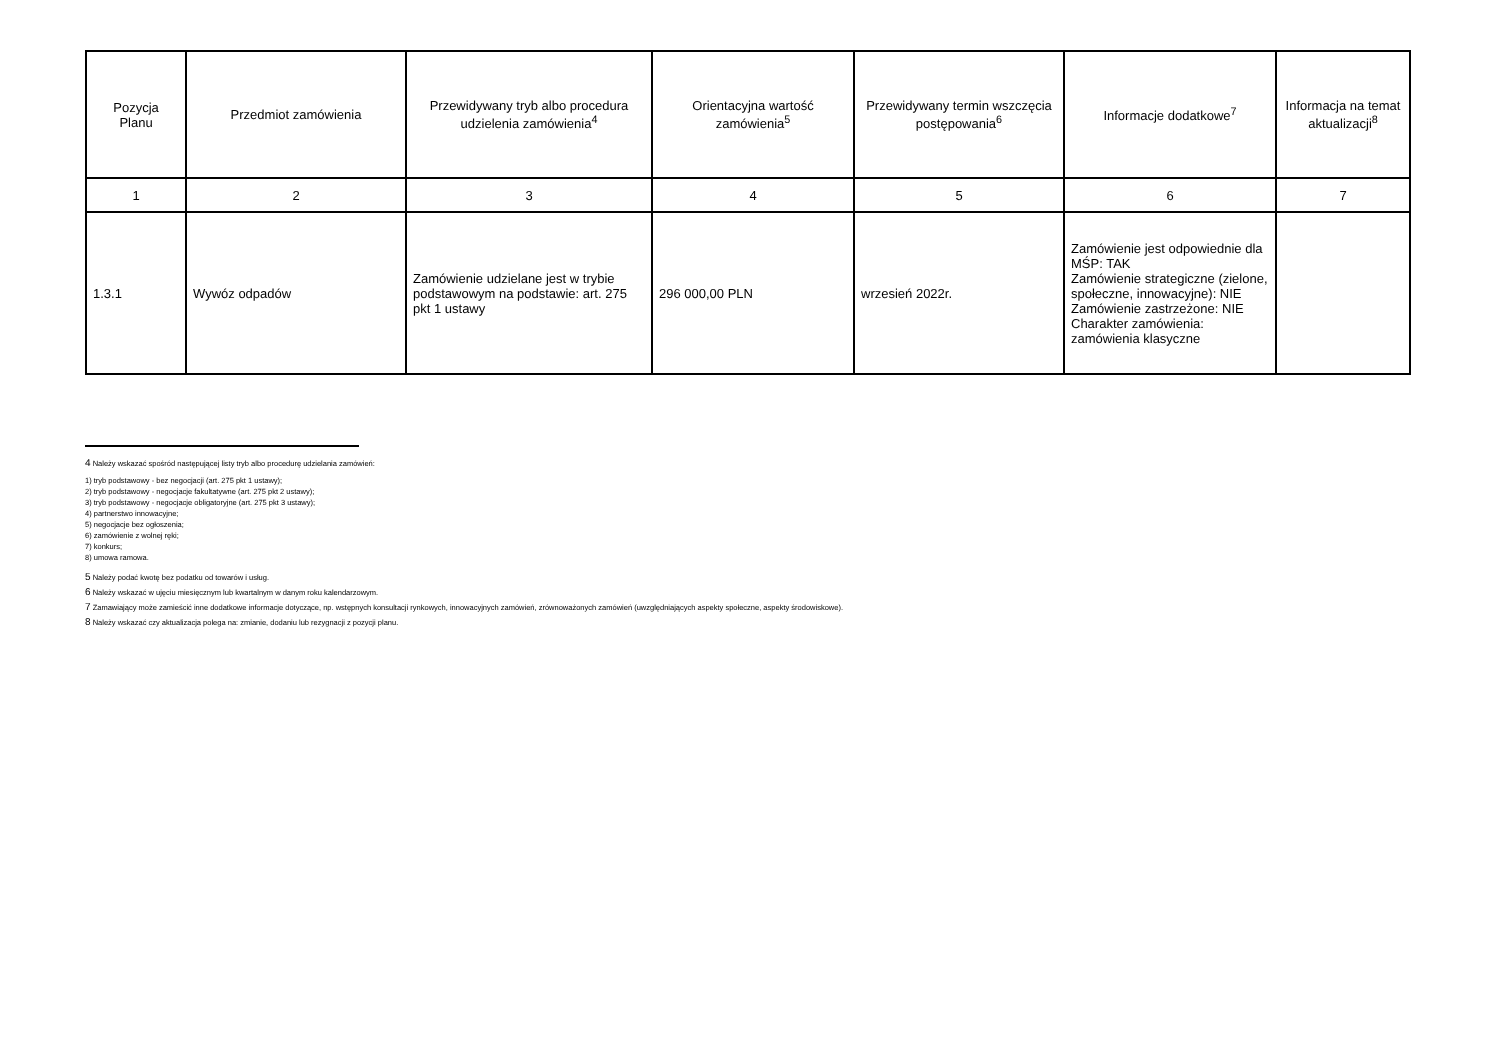| Pozycja Planu | Przedmiot zamówienia | Przewidywany tryb albo procedura udzielenia zamówienia<sup>4</sup> | Orientacyjna wartość zamówienia<sup>5</sup> | Przewidywany termin wszczęcia postępowania<sup>6</sup> | Informacje dodatkowe<sup>7</sup> | Informacja na temat aktualizacji<sup>8</sup> |
| --- | --- | --- | --- | --- | --- | --- |
| 1 | 2 | 3 | 4 | 5 | 6 | 7 |
| 1.3.1 | Wywóz odpadów | Zamówienie udzielane jest w trybie podstawowym na podstawie: art. 275 pkt 1 ustawy | 296 000,00 PLN | wrzesień 2022r. | Zamówienie jest odpowiednie dla MŚP: TAK Zamówienie strategiczne (zielone, społeczne, innowacyjne): NIE Zamówienie zastrzeżone: NIE Charakter zamówienia: zamówienia klasyczne | |
4 Należy wskazać spośród następującej listy tryb albo procedurę udzielania zamówień:
1) tryb podstawowy - bez negocjacji (art. 275 pkt 1 ustawy);
2) tryb podstawowy - negocjacje fakultatywne (art. 275 pkt 2 ustawy);
3) tryb podstawowy - negocjacje obligatoryjne (art. 275 pkt 3 ustawy);
4) partnerstwo innowacyjne;
5) negocjacje bez ogłoszenia;
6) zamówienie z wolnej ręki;
7) konkurs;
8) umowa ramowa.
5 Należy podać kwotę bez podatku od towarów i usług.
6 Należy wskazać w ujęciu miesięcznym lub kwartalnym w danym roku kalendarzowym.
7 Zamawiający może zamieścić inne dodatkowe informacje dotyczące, np. wstępnych konsultacji rynkowych, innowacyjnych zamówień, zrównoważonych zamówień (uwzględniających aspekty społeczne, aspekty środowiskowe).
8 Należy wskazać czy aktualizacja polega na: zmianie, dodaniu lub rezygnacji z pozycji planu.